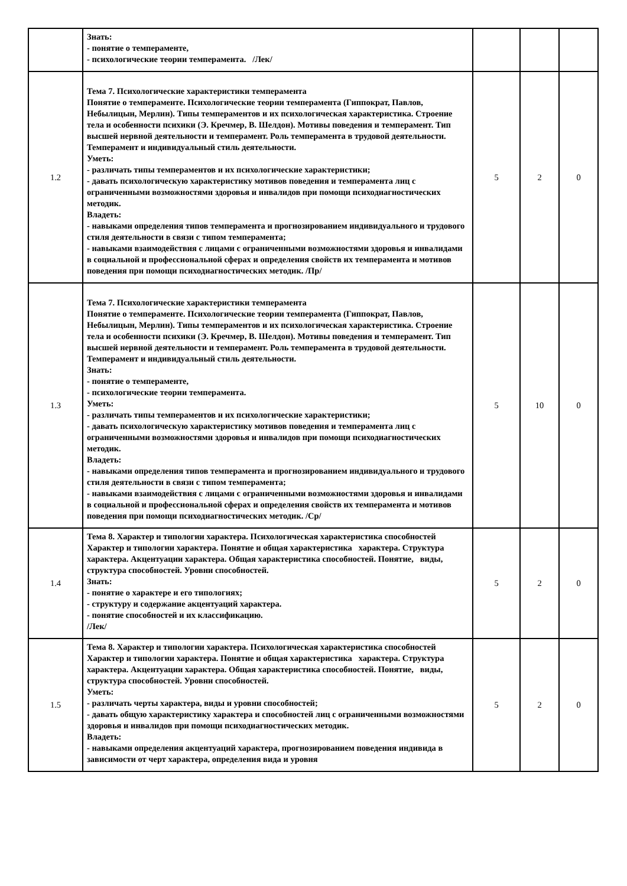| | Знать: - понятие о темпераменте, - психологические теории темперамента. /Лек/ | | | |
| 1.2 | Тема 7. Психологические характеристики темперамента Понятие о темпераменте. Психологические теории темперамента (Гиппократ, Павлов, Небылицын, Мерлин). Типы темпераментов и их психологическая характеристика. Строение тела и особенности психики (Э. Кречмер, В. Шелдон). Мотивы поведения и темперамент. Тип высшей нервной деятельности и темперамент. Роль темперамента в трудовой деятельности. Темперамент и индивидуальный стиль деятельности. Уметь: - различать типы темпераментов и их психологические характеристики; - давать психологическую характеристику мотивов поведения и темперамента лиц с ограниченными возможностями здоровья и инвалидов при помощи психодиагностических методик. Владеть: - навыками определения типов темперамента и прогнозированием индивидуального и трудового стиля деятельности в связи с типом темперамента; - навыками взаимодействия с лицами с ограниченными возможностями здоровья и инвалидами в социальной и профессиональной сферах и определения свойств их темперамента и мотивов поведения при помощи психодиагностических методик. /Пр/ | 5 | 2 | 0 |
| 1.3 | Тема 7. Психологические характеристики темперамента Понятие о темпераменте. Психологические теории темперамента (Гиппократ, Павлов, Небылицын, Мерлин). Типы темпераментов и их психологическая характеристика. Строение тела и особенности психики (Э. Кречмер, В. Шелдон). Мотивы поведения и темперамент. Тип высшей нервной деятельности и темперамент. Роль темперамента в трудовой деятельности. Темперамент и индивидуальный стиль деятельности. Знать: - понятие о темпераменте, - психологические теории темперамента. Уметь: - различать типы темпераментов и их психологические характеристики; - давать психологическую характеристику мотивов поведения и темперамента лиц с ограниченными возможностями здоровья и инвалидов при помощи психодиагностических методик. Владеть: - навыками определения типов темперамента и прогнозированием индивидуального и трудового стиля деятельности в связи с типом темперамента; - навыками взаимодействия с лицами с ограниченными возможностями здоровья и инвалидами в социальной и профессиональной сферах и определения свойств их темперамента и мотивов поведения при помощи психодиагностических методик. /Ср/ | 5 | 10 | 0 |
| 1.4 | Тема 8. Характер и типологии характера. Психологическая характеристика способностей Характер и типологии характера. Понятие и общая характеристика характера. Структура характера. Акцентуации характера. Общая характеристика способностей. Понятие, виды, структура способностей. Уровни способностей. Знать: - понятие о характере и его типологиях; - структуру и содержание акцентуаций характера. - понятие способностей и их классификацию. /Лек/ | 5 | 2 | 0 |
| 1.5 | Тема 8. Характер и типологии характера. Психологическая характеристика способностей Характер и типологии характера. Понятие и общая характеристика характера. Структура характера. Акцентуации характера. Общая характеристика способностей. Понятие, виды, структура способностей. Уровни способностей. Уметь: - различать черты характера, виды и уровни способностей; - давать общую характеристику характера и способностей лиц с ограниченными возможностями здоровья и инвалидов при помощи психодиагностических методик. Владеть: - навыками определения акцентуаций характера, прогнозированием поведения индивида в зависимости от черт характера, определения вида и уровня | 5 | 2 | 0 |